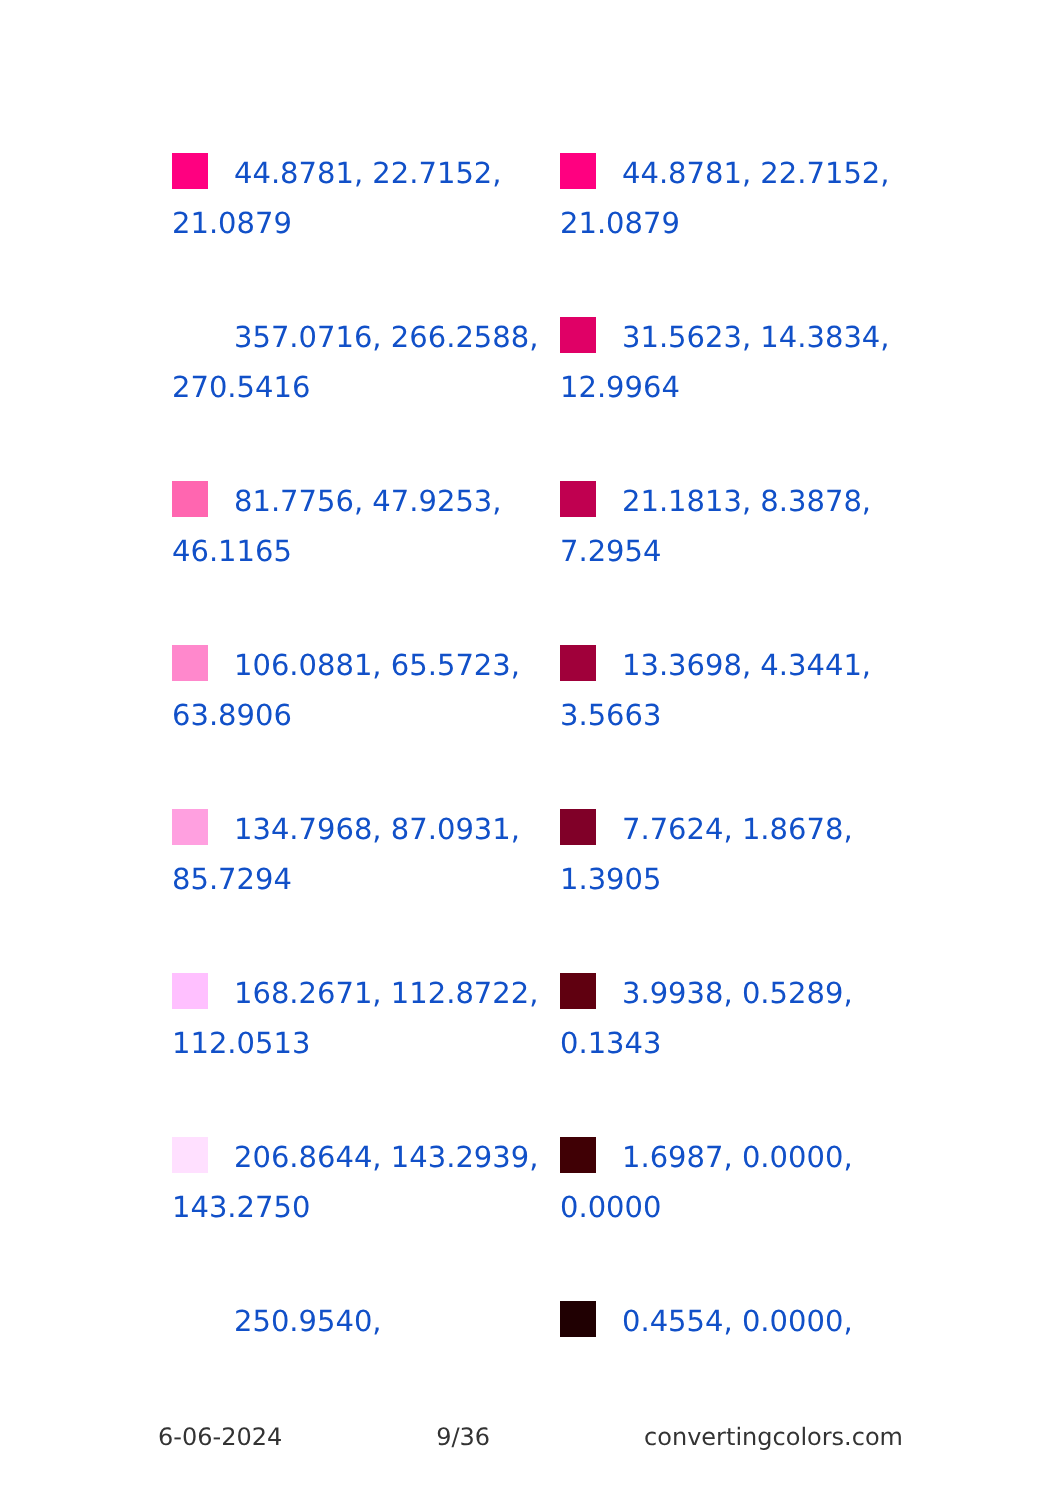44.8781, 22.7152, 21.0879
44.8781, 22.7152, 21.0879
357.0716, 266.2588, 270.5416
31.5623, 14.3834, 12.9964
81.7756, 47.9253, 46.1165
21.1813, 8.3878, 7.2954
106.0881, 65.5723, 63.8906
13.3698, 4.3441, 3.5663
134.7968, 87.0931, 85.7294
7.7624, 1.8678, 1.3905
168.2671, 112.8722, 112.0513
3.9938, 0.5289, 0.1343
206.8644, 143.2939, 143.2750
1.6987, 0.0000, 0.0000
250.9540,
0.4554, 0.0000,
6-06-2024 9/36 convertingcolors.com